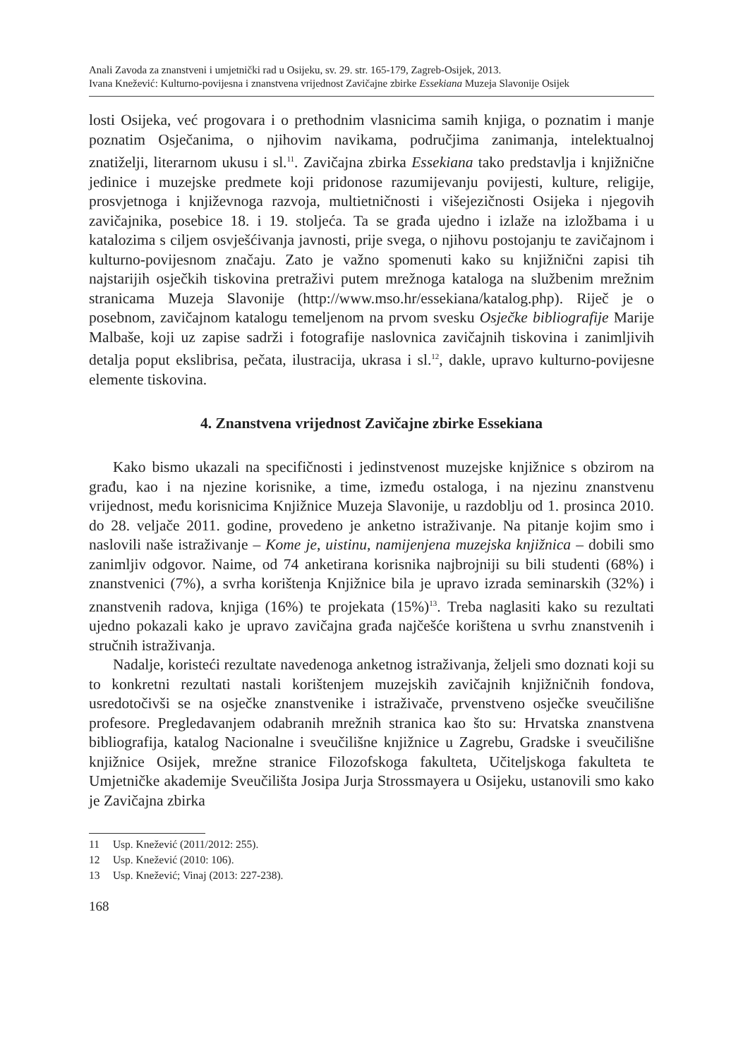Anali Zavoda za znanstveni i umjetnički rad u Osijeku, sv. 29. str. 165-179, Zagreb-Osijek, 2013.
Ivana Knežević: Kulturno-povijesna i znanstvena vrijednost Zavičajne zbirke Essekiana Muzeja Slavonije Osijek
losti Osijeka, već progovara i o prethodnim vlasnicima samih knjiga, o poznatim i manje poznatim Osječanima, o njihovim navikama, područjima zanimanja, intelektualnoj znatiželji, literarnom ukusu i sl.<sup>11</sup>. Zavičajna zbirka Essekiana tako predstavlja i knjižnične jedinice i muzejske predmete koji pridonose razumijevanju povijesti, kulture, religije, prosvjetnoga i književnoga razvoja, multietničnosti i višejezičnosti Osijeka i njegovih zavičajnika, posebice 18. i 19. stoljeća. Ta se građa ujedno i izlaže na izložbama i u katalozima s ciljem osvješćivanja javnosti, prije svega, o njihovu postojanju te zavičajnom i kulturno-povijesnom značaju. Zato je važno spomenuti kako su knjižnični zapisi tih najstarijih osječkih tiskovina pretraživi putem mrežnoga kataloga na službenim mrežnim stranicama Muzeja Slavonije (http://www.mso.hr/essekiana/katalog.php). Riječ je o posebnom, zavičajnom katalogu temeljenom na prvom svesku Osječke bibliografije Marije Malbaše, koji uz zapise sadrži i fotografije naslovnica zavičajnih tiskovina i zanimljivih detalja poput ekslibrisa, pečata, ilustracija, ukrasa i sl.<sup>12</sup>, dakle, upravo kulturno-povijesne elemente tiskovina.
4. Znanstvena vrijednost Zavičajne zbirke Essekiana
Kako bismo ukazali na specifičnosti i jedinstvenost muzejske knjižnice s obzirom na građu, kao i na njezine korisnike, a time, između ostaloga, i na njezinu znanstvenu vrijednost, među korisnicima Knjižnice Muzeja Slavonije, u razdoblju od 1. prosinca 2010. do 28. veljače 2011. godine, provedeno je anketno istraživanje. Na pitanje kojim smo i naslovili naše istraživanje – Kome je, uistinu, namijenjena muzejska knjižnica – dobili smo zanimljiv odgovor. Naime, od 74 anketirana korisnika najbrojniji su bili studenti (68%) i znanstvenici (7%), a svrha korištenja Knjižnice bila je upravo izrada seminarskih (32%) i znanstvenih radova, knjiga (16%) te projekata (15%)<sup>13</sup>. Treba naglasiti kako su rezultati ujedno pokazali kako je upravo zavičajna građa najčešće korištena u svrhu znanstvenih i stručnih istraživanja.
Nadalje, koristeći rezultate navedenoga anketnog istraživanja, željeli smo doznati koji su to konkretni rezultati nastali korištenjem muzejskih zavičajnih knjižničnih fondova, usredotočivši se na osječke znanstvenike i istraživače, prvenstveno osječke sveučilišne profesore. Pregledavanjem odabranih mrežnih stranica kao što su: Hrvatska znanstvena bibliografija, katalog Nacionalne i sveučilišne knjižnice u Zagrebu, Gradske i sveučilišne knjižnice Osijek, mrežne stranice Filozofskoga fakulteta, Učiteljskoga fakulteta te Umjetničke akademije Sveučilišta Josipa Jurja Strossmayera u Osijeku, ustanovili smo kako je Zavičajna zbirka
11 Usp. Knežević (2011/2012: 255).
12 Usp. Knežević (2010: 106).
13 Usp. Knežević; Vinaj (2013: 227-238).
168